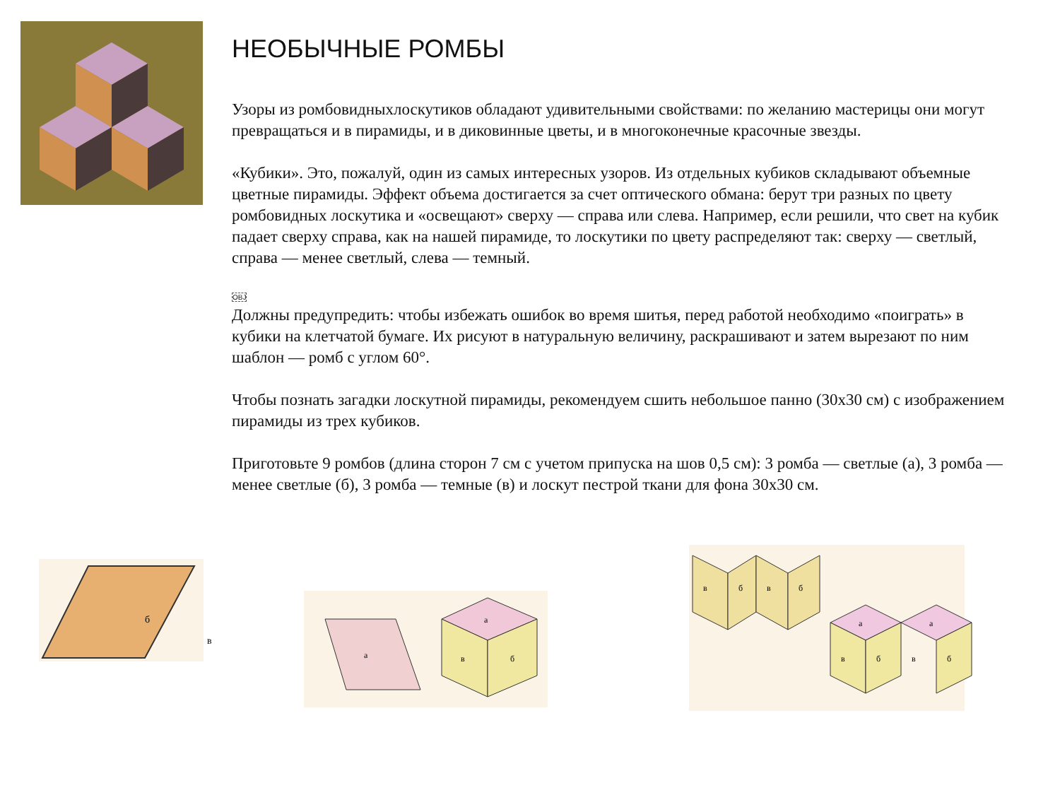НЕОБЫЧНЫЕ РОМБЫ
Узоры из ромбовидныхлоскутиков обладают удивительными свойствами: по желанию мастерицы они могут превращаться и в пирамиды, и в диковинные цветы, и в многоконечные красочные звезды.
«Кубики». Это, пожалуй, один из самых интересных узоров. Из отдельных кубиков складывают объемные цветные пирамиды. Эффект объема достигается за счет оптического обмана: берут три разных по цвету ромбовидных лоскутика и «освещают» сверху — справа или слева. Например, если решили, что свет на кубик падает сверху справа, как на нашей пирамиде, то лоскутики по цвету распределяют так: сверху — светлый, справа — менее светлый, слева — темный.
OBJ
Должны предупредить: чтобы избежать ошибок во время шитья, перед работой необходимо «поиграть» в кубики на клетчатой бумаге. Их рисуют в натуральную величину, раскрашивают и затем вырезают по ним шаблон — ромб с углом 60°.
Чтобы познать загадки лоскутной пирамиды, рекомендуем сшить небольшое панно (30х30 см) с изображением пирамиды из трех кубиков.
Приготовьте 9 ромбов (длина сторон 7 см с учетом припуска на шов 0,5 см): 3 ромба — светлые (а), 3 ромба — менее светлые (б), 3 ромба — темные (в) и лоскут пестрой ткани для фона 30х30 см.
б
в
а
а
в
б
в
б
в
б
а
а
в
б
в
б